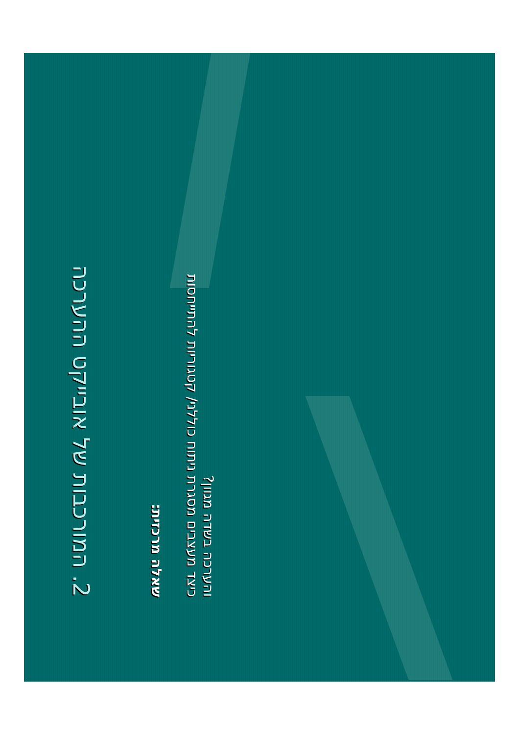2. המורכבות של אובייקט ההערכה
שאלה מרכזית:
כיצד מעצבים מסגרת ניתוח כוללני/ קטגוריות להתייחסות
והערכה בשדה מגוון?